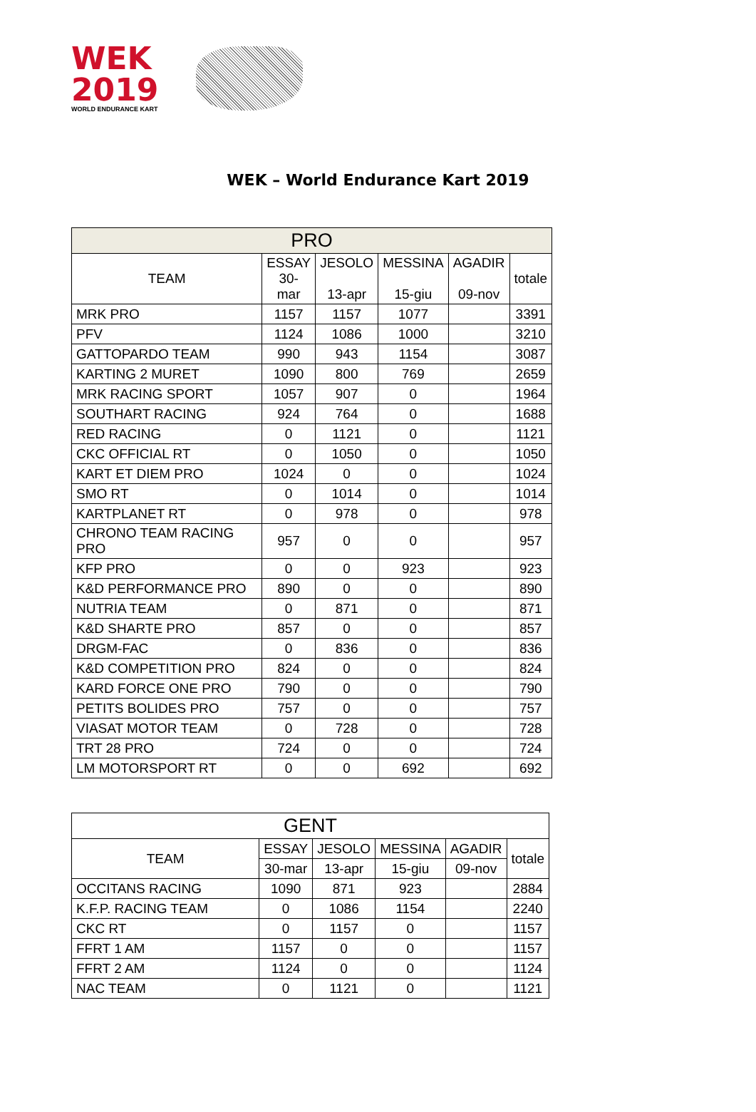WEK
2019
WORLD ENDURANCE KART
WEK – World Endurance Kart 2019
| PRO | | | | | |
| --- | --- | --- | --- | --- | --- |
| TEAM | ESSAY 30- mar | JESOLO 13-apr | MESSINA 15-giu | AGADIR 09-nov | totale |
| MRK PRO | 1157 | 1157 | 1077 | | 3391 |
| PFV | 1124 | 1086 | 1000 | | 3210 |
| GATTOPARDO TEAM | 990 | 943 | 1154 | | 3087 |
| KARTING 2 MURET | 1090 | 800 | 769 | | 2659 |
| MRK RACING SPORT | 1057 | 907 | 0 | | 1964 |
| SOUTHART RACING | 924 | 764 | 0 | | 1688 |
| RED RACING | 0 | 1121 | 0 | | 1121 |
| CKC OFFICIAL RT | 0 | 1050 | 0 | | 1050 |
| KART ET DIEM PRO | 1024 | 0 | 0 | | 1024 |
| SMO RT | 0 | 1014 | 0 | | 1014 |
| KARTPLANET RT | 0 | 978 | 0 | | 978 |
| CHRONO TEAM RACING PRO | 957 | 0 | 0 | | 957 |
| KFP PRO | 0 | 0 | 923 | | 923 |
| K&D PERFORMANCE PRO | 890 | 0 | 0 | | 890 |
| NUTRIA TEAM | 0 | 871 | 0 | | 871 |
| K&D SHARTE PRO | 857 | 0 | 0 | | 857 |
| DRGM-FAC | 0 | 836 | 0 | | 836 |
| K&D COMPETITION PRO | 824 | 0 | 0 | | 824 |
| KARD FORCE ONE PRO | 790 | 0 | 0 | | 790 |
| PETITS BOLIDES PRO | 757 | 0 | 0 | | 757 |
| VIASAT MOTOR TEAM | 0 | 728 | 0 | | 728 |
| TRT 28 PRO | 724 | 0 | 0 | | 724 |
| LM MOTORSPORT RT | 0 | 0 | 692 | | 692 |
| GENT | | | | | |
| --- | --- | --- | --- | --- | --- |
| TEAM | ESSAY | JESOLO | MESSINA | AGADIR | totale |
| | 30-mar | 13-apr | 15-giu | 09-nov | |
| OCCITANS RACING | 1090 | 871 | 923 | | 2884 |
| K.F.P. RACING TEAM | 0 | 1086 | 1154 | | 2240 |
| CKC RT | 0 | 1157 | 0 | | 1157 |
| FFRT 1 AM | 1157 | 0 | 0 | | 1157 |
| FFRT 2 AM | 1124 | 0 | 0 | | 1124 |
| NAC TEAM | 0 | 1121 | 0 | | 1121 |